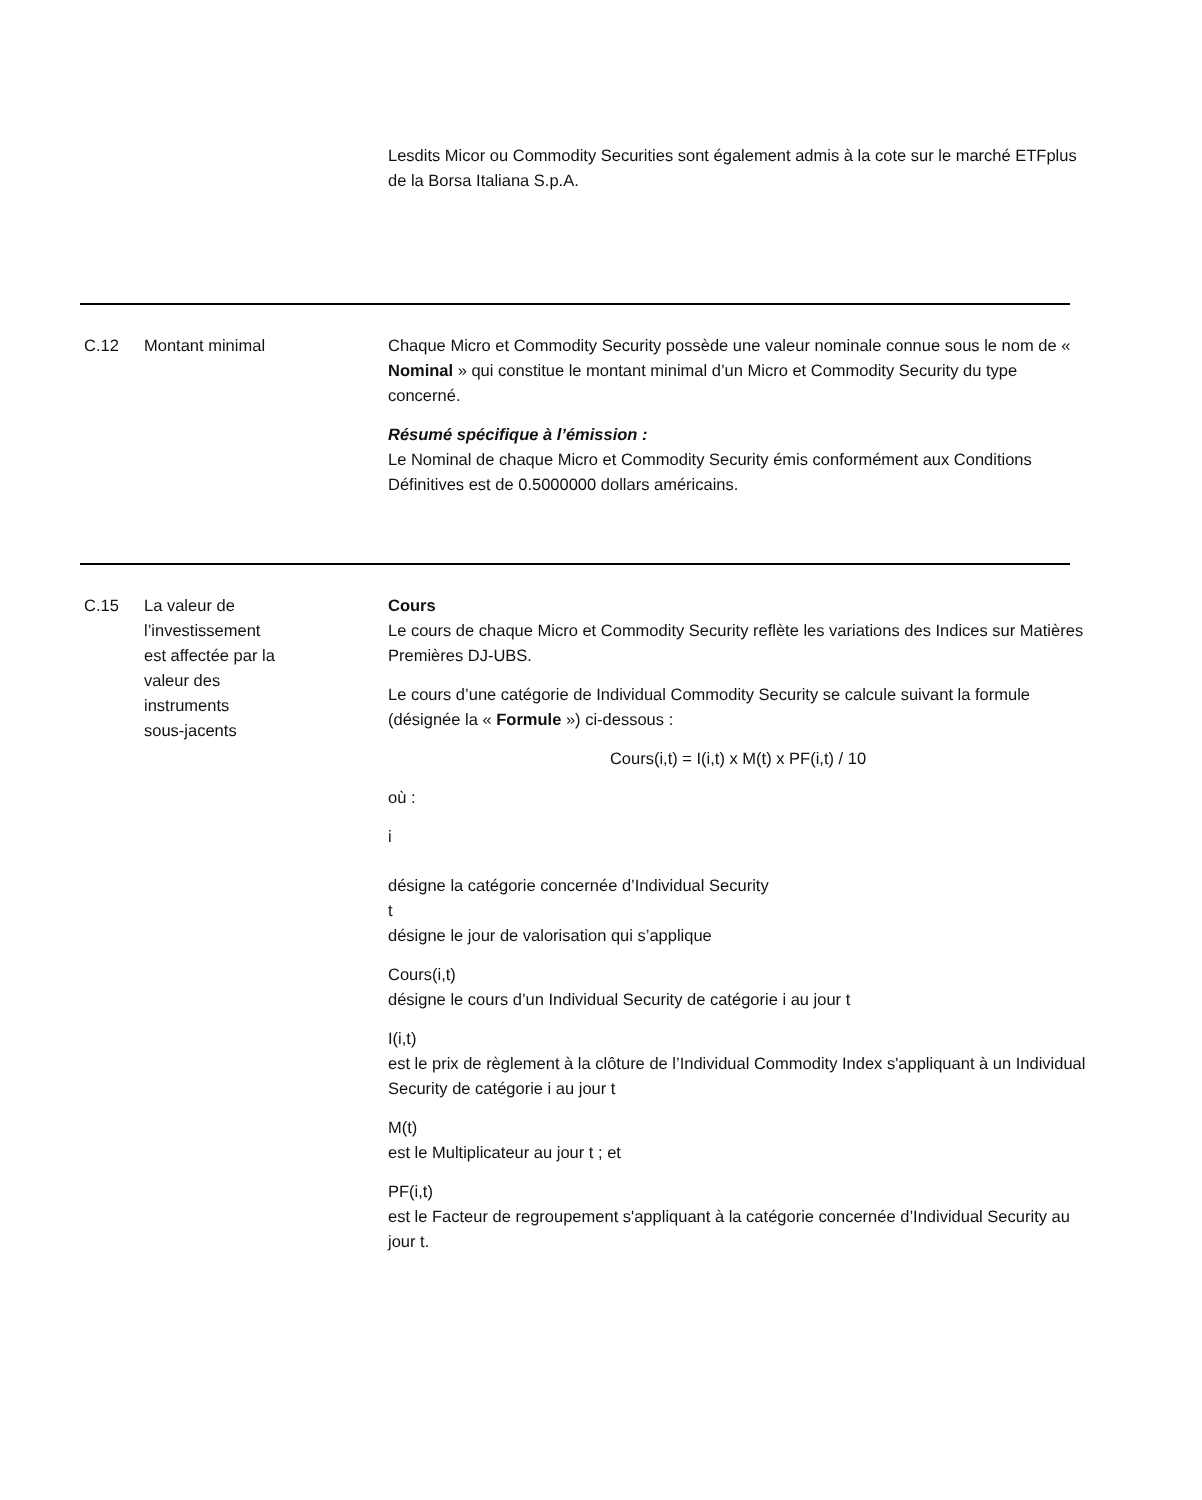Lesdits Micor ou Commodity Securities sont également admis à la cote sur le marché ETFplus de la Borsa Italiana S.p.A.
C.12 Montant minimal Chaque Micro et Commodity Security possède une valeur nominale connue sous le nom de « Nominal » qui constitue le montant minimal d’un Micro et Commodity Security du type concerné.
Résumé spécifique à l’émission :
Le Nominal de chaque Micro et Commodity Security émis conformément aux Conditions Définitives est de 0.5000000 dollars américains.
C.15 La valeur de
l’investissement
est affectée par la
valeur des
instruments
sous-jacents
Cours
Le cours de chaque Micro et Commodity Security reflète les variations des Indices sur Matières Premières DJ-UBS.
Le cours d’une catégorie de Individual Commodity Security se calcule suivant la formule (désignée la « Formule ») ci-dessous :
Cours(i,t) = I(i,t) x M(t) x PF(i,t) / 10
où :
i
désigne la catégorie concernée d’Individual Security
t
désigne le jour de valorisation qui s’applique
Cours(i,t)
désigne le cours d’un Individual Security de catégorie i au jour t
I(i,t)
est le prix de règlement à la clôture de l’Individual Commodity Index s'appliquant à un Individual Security de catégorie i au jour t
M(t)
est le Multiplicateur au jour t ; et
PF(i,t)
est le Facteur de regroupement s'appliquant à la catégorie concernée d’Individual Security au jour t.